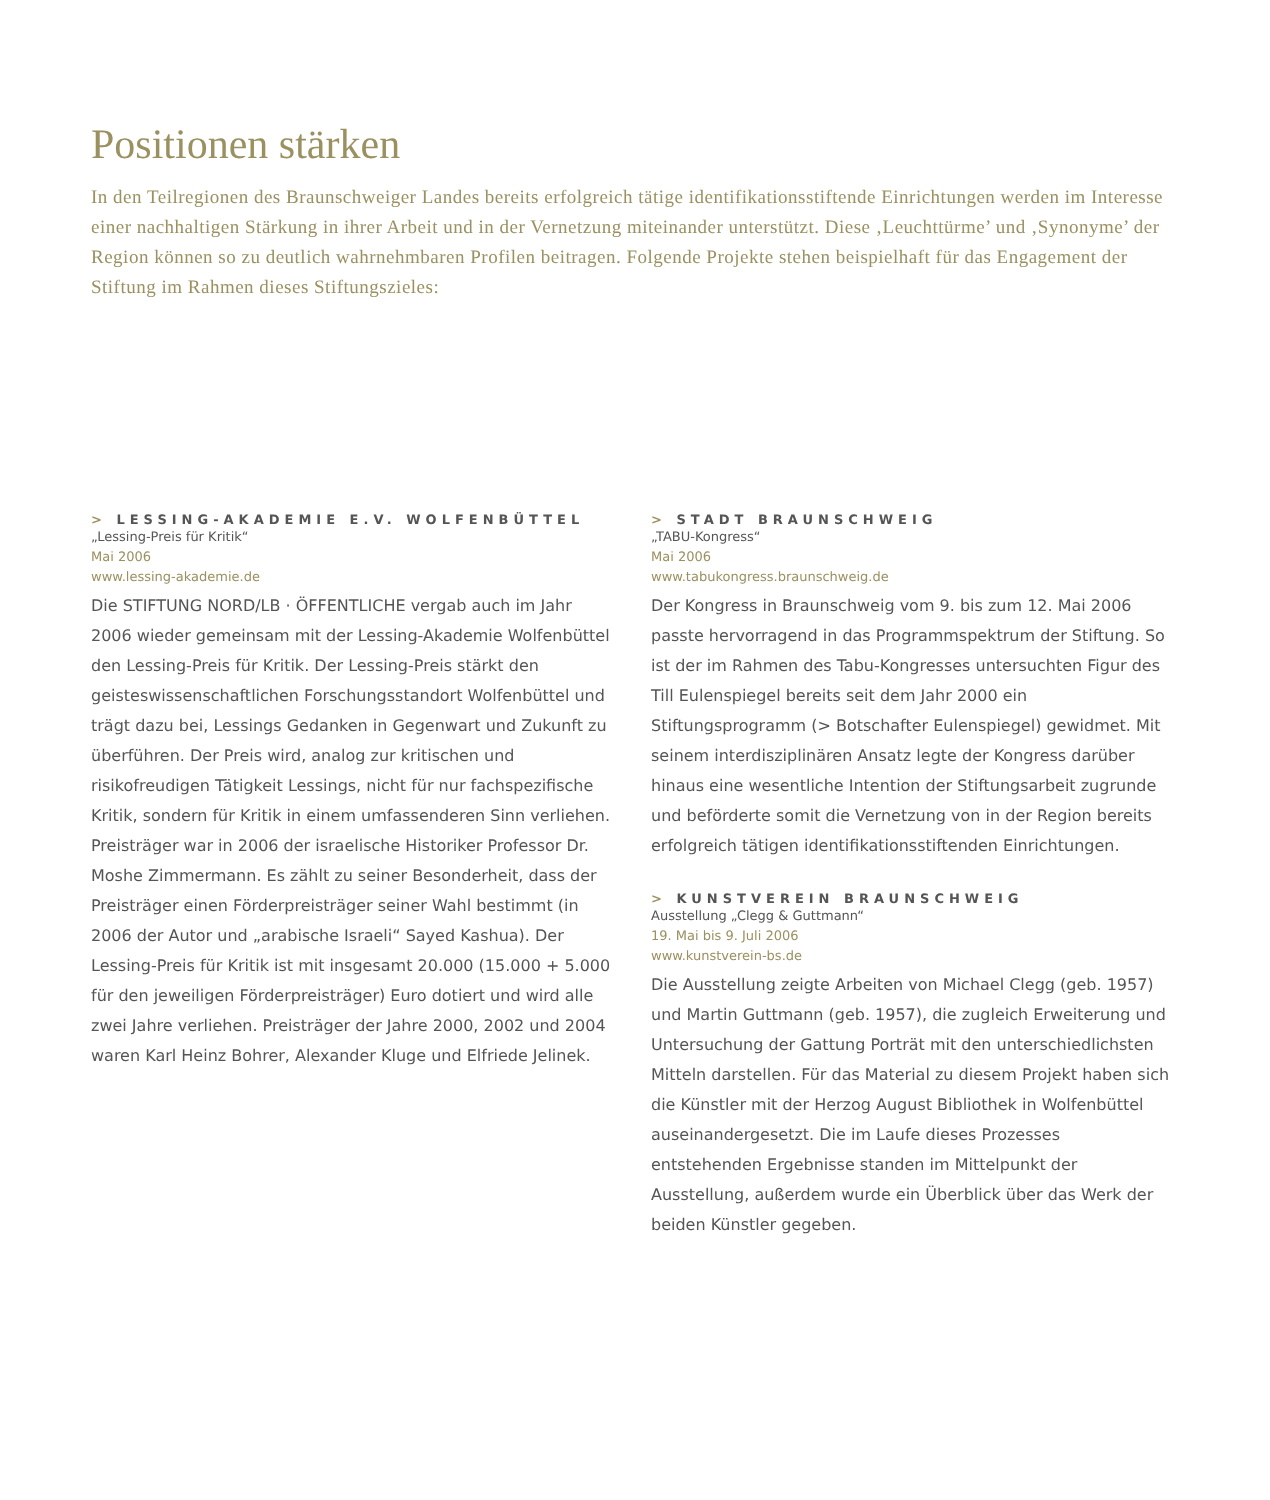Positionen stärken
In den Teilregionen des Braunschweiger Landes bereits erfolgreich tätige identifikationsstiftende Einrichtungen werden im Interesse einer nachhaltigen Stärkung in ihrer Arbeit und in der Vernetzung miteinander unterstützt. Diese ‚Leuchttürme’ und ‚Synonyme’ der Region können so zu deutlich wahrnehmbaren Profilen beitragen. Folgende Projekte stehen beispielhaft für das Engagement der Stiftung im Rahmen dieses Stiftungszieles:
> LESSING-AKADEMIE E.V. WOLFENBÜTTEL
„Lessing-Preis für Kritik“
Mai 2006
www.lessing-akademie.de
Die STIFTUNG NORD/LB · ÖFFENTLICHE vergab auch im Jahr 2006 wieder gemeinsam mit der Lessing-Akademie Wolfenbüttel den Lessing-Preis für Kritik. Der Lessing-Preis stärkt den geisteswissenschaftlichen Forschungsstandort Wolfenbüttel und trägt dazu bei, Lessings Gedanken in Gegenwart und Zukunft zu überführen. Der Preis wird, analog zur kritischen und risikofreudigen Tätigkeit Lessings, nicht für nur fachspezifische Kritik, sondern für Kritik in einem umfassenderen Sinn verliehen. Preisträger war in 2006 der israelische Historiker Professor Dr. Moshe Zimmermann. Es zählt zu seiner Besonderheit, dass der Preisträger einen Förderpreisträger seiner Wahl bestimmt (in 2006 der Autor und „arabische Israeli“ Sayed Kashua). Der Lessing-Preis für Kritik ist mit insgesamt 20.000 (15.000 + 5.000 für den jeweiligen Förderpreisträger) Euro dotiert und wird alle zwei Jahre verliehen. Preisträger der Jahre 2000, 2002 und 2004 waren Karl Heinz Bohrer, Alexander Kluge und Elfriede Jelinek.
> STADT BRAUNSCHWEIG
„TABU-Kongress“
Mai 2006
www.tabukongress.braunschweig.de
Der Kongress in Braunschweig vom 9. bis zum 12. Mai 2006 passte hervorragend in das Programmspektrum der Stiftung. So ist der im Rahmen des Tabu-Kongresses untersuchten Figur des Till Eulenspiegel bereits seit dem Jahr 2000 ein Stiftungsprogramm (> Botschafter Eulenspiegel) gewidmet. Mit seinem interdisziplinären Ansatz legte der Kongress darüber hinaus eine wesentliche Intention der Stiftungsarbeit zugrunde und beförderte somit die Vernetzung von in der Region bereits erfolgreich tätigen identifikationsstiftenden Einrichtungen.
> KUNSTVEREIN BRAUNSCHWEIG
Ausstellung „Clegg & Guttmann“
19. Mai bis 9. Juli 2006
www.kunstverein-bs.de
Die Ausstellung zeigte Arbeiten von Michael Clegg (geb. 1957) und Martin Guttmann (geb. 1957), die zugleich Erweiterung und Untersuchung der Gattung Porträt mit den unterschiedlichsten Mitteln darstellen. Für das Material zu diesem Projekt haben sich die Künstler mit der Herzog August Bibliothek in Wolfenbüttel auseinandergesetzt. Die im Laufe dieses Prozesses entstehenden Ergebnisse standen im Mittelpunkt der Ausstellung, außerdem wurde ein Überblick über das Werk der beiden Künstler gegeben.